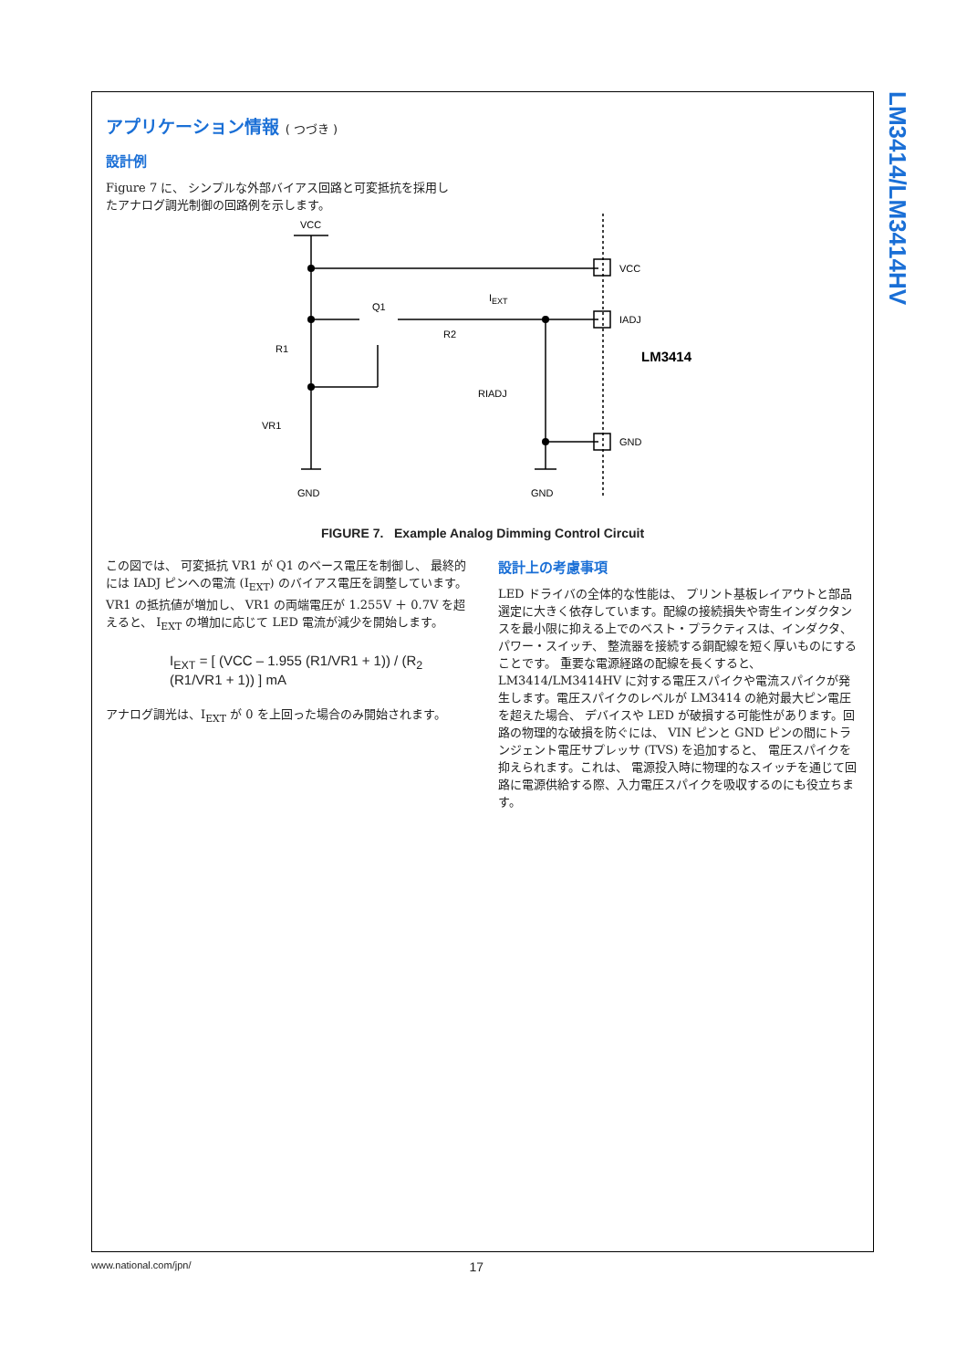LM3414/LM3414HV
アプリケーション情報 ( つづき )
設計例
Figure 7 に、 シンプルな外部バイアス回路と可変抵抗を採用し
たアナログ調光制御の回路例を示します。
VCC
VCC
IADJ
GND
LM3414
Q1
R2
IEXT
R1
VR1
RIADJ
GND
GND
FIGURE 7. Example Analog Dimming Control Circuit
この図では、 可変抵抗 VR1 が Q1 のベース電圧を制御し、 最終的には IADJ ピンへの電流 (I<sub>EXT</sub>) のバイアス電圧を調整しています。VR1 の抵抗値が増加し、 VR1 の両端電圧が 1.255V ＋ 0.7V を超えると、 I<sub>EXT</sub> の増加に応じて LED 電流が減少を開始します。
I<sub>EXT</sub> = [ (VCC – 1.955 (R1/VR1 + 1)) / (R<sub>2</sub> (R1/VR1 + 1)) ] mA
アナログ調光は、I<sub>EXT</sub> が 0 を上回った場合のみ開始されます。
設計上の考慮事項
LED ドライバの全体的な性能は、 プリント基板レイアウトと部品選定に大きく依存しています。配線の接続損失や寄生インダクタンスを最小限に抑える上でのベスト・プラクティスは、インダクタ、 パワー・スイッチ、 整流器を接続する銅配線を短く厚いものにすることです。 重要な電源経路の配線を長くすると、LM3414/LM3414HV に対する電圧スパイクや電流スパイクが発生します。電圧スパイクのレベルが LM3414 の絶対最大ピン電圧を超えた場合、 デバイスや LED が破損する可能性があります。回路の物理的な破損を防ぐには、 VIN ピンと GND ピンの間にトランジェント電圧サプレッサ (TVS) を追加すると、 電圧スパイクを抑えられます。これは、 電源投入時に物理的なスイッチを通じて回路に電源供給する際、入力電圧スパイクを吸収するのにも役立ちます。
www.national.com/jpn/ 17